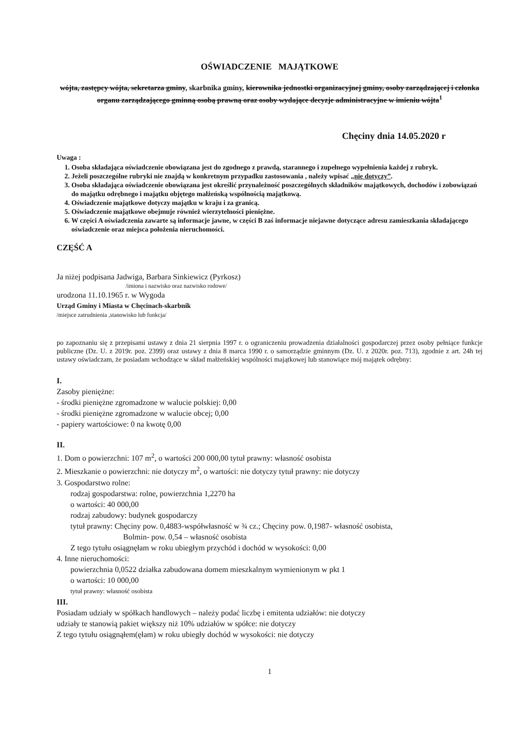OŚWIADCZENIE MAJĄTKOWE
wójta, zastępcy wójta, sekretarza gminy, skarbnika gminy, kierownika jednostki organizacyjnej gminy, osoby zarządzającej i członka organu zarządzającego gminną osobą prawną oraz osoby wydające decyzje administracyjne w imieniu wójta<sup>1</sup>
Chęciny dnia 14.05.2020 r
Uwaga :
1. Osoba składająca oświadczenie obowiązana jest do zgodnego z prawdą, starannego i zupełnego wypełnienia każdej z rubryk.
2. Jeżeli poszczególne rubryki nie znajdą w konkretnym przypadku zastosowania , należy wpisać „nie dotyczy”.
3. Osoba składająca oświadczenie obowiązana jest określić przynależność poszczególnych składników majątkowych, dochodów i zobowiązań do majątku odrębnego i majątku objętego małżeńską wspólnością majątkową.
4. Oświadczenie majątkowe dotyczy majątku w kraju i za granicą.
5. Oświadczenie majątkowe obejmuje również wierzytelności pieniężne.
6. W części A oświadczenia zawarte są informacje jawne, w części B zaś informacje niejawne dotyczące adresu zamieszkania składającego oświadczenie oraz miejsca położenia nieruchomości.
CZĘŚĆ A
Ja niżej podpisana Jadwiga, Barbara Sinkiewicz (Pyrkosz)
/imiona i nazwisko oraz nazwisko rodowe/
urodzona 11.10.1965 r. w Wygoda
Urząd Gminy i Miasta w Chęcinach-skarbnik
/miejsce zatrudnienia ,stanowisko lub funkcja/
po zapoznaniu się z przepisami ustawy z dnia 21 sierpnia 1997 r. o ograniczeniu prowadzenia działalności gospodarczej przez osoby pełniące funkcje publiczne (Dz. U. z 2019r. poz. 2399) oraz ustawy z dnia 8 marca 1990 r. o samorządzie gminnym (Dz. U. z 2020r. poz. 713), zgodnie z art. 24h tej ustawy oświadczam, że posiadam wchodzące w skład małżeńskiej wspólności majątkowej lub stanowiące mój majątek odrębny:
I.
Zasoby pieniężne:
- środki pieniężne zgromadzone w walucie polskiej: 0,00
- środki pieniężne zgromadzone w walucie obcej; 0,00
- papiery wartościowe: 0 na kwotę 0,00
II.
1. Dom o powierzchni: 107 m<sup>2</sup>, o wartości 200 000,00 tytuł prawny: własność osobista
2. Mieszkanie o powierzchni: nie dotyczy m<sup>2</sup>, o wartości: nie dotyczy tytuł prawny: nie dotyczy
3. Gospodarstwo rolne:
rodzaj gospodarstwa: rolne, powierzchnia 1,2270 ha
o wartości: 40 000,00
rodzaj zabudowy: budynek gospodarczy
tytuł prawny: Chęciny pow. 0,4883-współwłasność w ¾ cz.; Chęciny pow. 0,1987- własność osobista,
Bolmin- pow. 0,54 – własność osobista
Z tego tytułu osiągnęłam w roku ubiegłym przychód i dochód w wysokości: 0,00
4. Inne nieruchomości:
powierzchnia 0,0522 działka zabudowana domem mieszkalnym wymienionym w pkt 1
o wartości: 10 000,00
tytuł prawny: własność osobista
III.
Posiadam udziały w spółkach handlowych – należy podać liczbę i emitenta udziałów: nie dotyczy
udziały te stanowią pakiet większy niż 10% udziałów w spółce: nie dotyczy
Z tego tytułu osiągnąłem(ęłam) w roku ubiegły dochód w wysokości: nie dotyczy
1